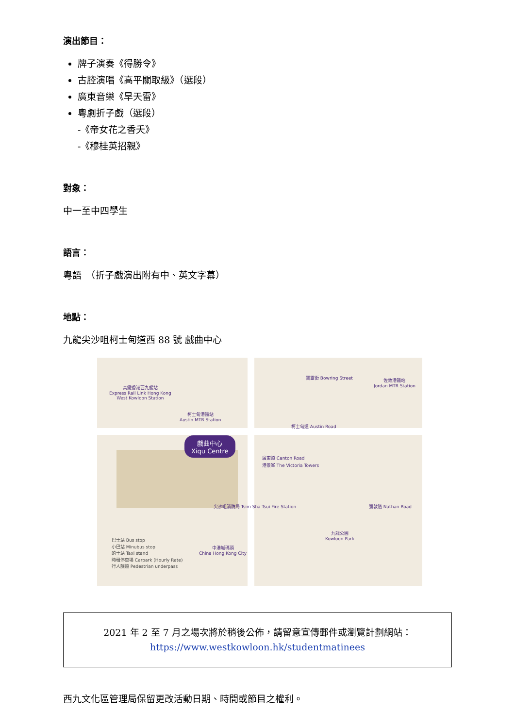演出節目：
牌子演奏《得勝令》
古腔演唱《高平關取級》（選段）
廣東音樂《旱天雷》
粵劇折子戲（選段）
-《帝女花之香夭》
-《穆桂英招親》
對象：
中一至中四學生
語言：
粵語　（折子戲演出附有中、英文字幕）
地點：
九龍尖沙咀柯士甸道西 88 號 戲曲中心
戲曲中心
Xiqu Centre
高鐵香港西九龍站
Express Rail Link Hong Kong
West Kowloon Station
柯士甸港鐵站
Austin MTR Station
佐敦港鐵站
Jordan MTR Station
柯士甸道 Austin Road
廣東道 Canton Road
港景峯 The Victoria Towers
彌敦道 Nathan Road
尖沙咀消防局 Tsim Sha Tsui Fire Station
九龍公園
Kowloon Park
中港城碼頭
China Hong Kong City
寶靈街 Bowring Street
巴士站 Bus stop
小巴站 Minubus stop
的士站 Taxi stand
時租停車場 Carpark (Hourly Rate)
行人隧道 Pedestrian underpass
2021 年 2 至 7 月之場次將於稍後公佈，請留意宣傳郵件或瀏覽計劃網站：
https://www.westkowloon.hk/studentmatinees
西九文化區管理局保留更改活動日期、時間或節目之權利。